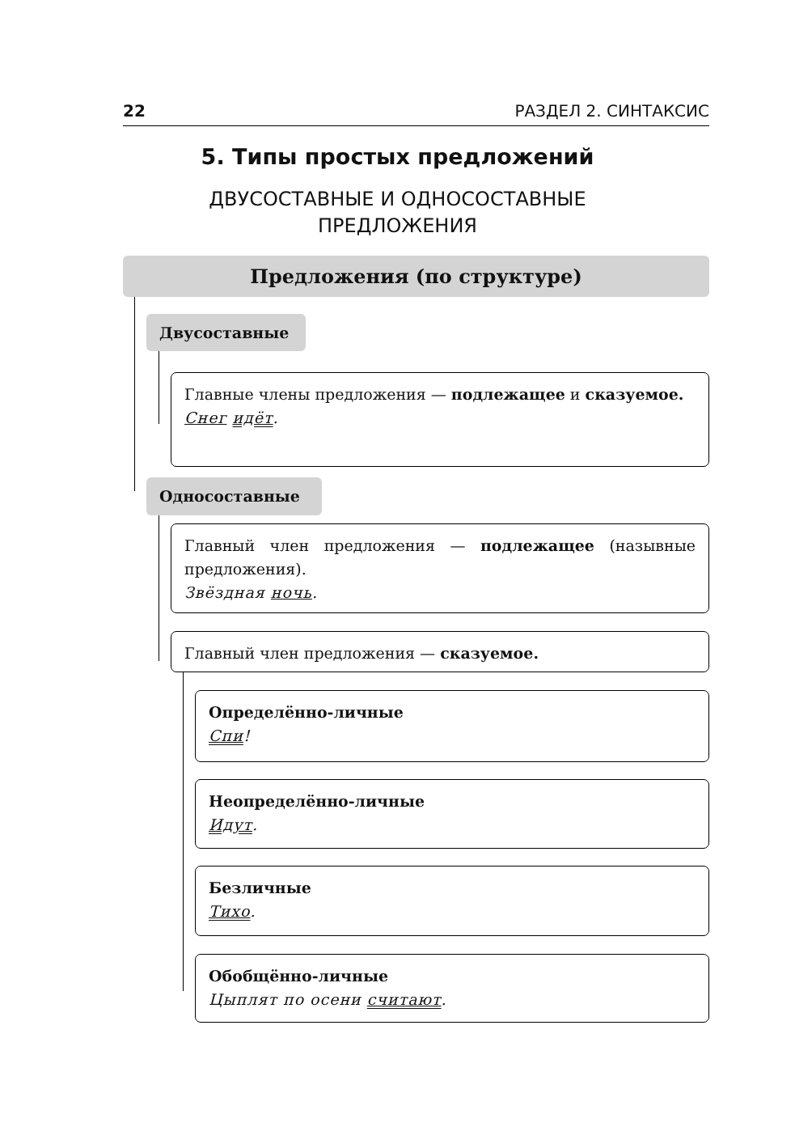22 РАЗДЕЛ 2. СИНТАКСИС
5. Типы простых предложений
ДВУСОСТАВНЫЕ И ОДНОСОСТАВНЫЕ
ПРЕДЛОЖЕНИЯ
Предложения (по структуре)
Двусоставные
Главные члены предложения — подлежащее и сказуемое.
Снег идёт.
Односоставные
Главный член предложения — подлежащее (назывные предложения).
Звёздная ночь.
Главный член предложения — сказуемое.
Определённо-личные
Спи!
Неопределённо-личные
Идут.
Безличные
Тихо.
Обобщённо-личные
Цыплят по осени считают.